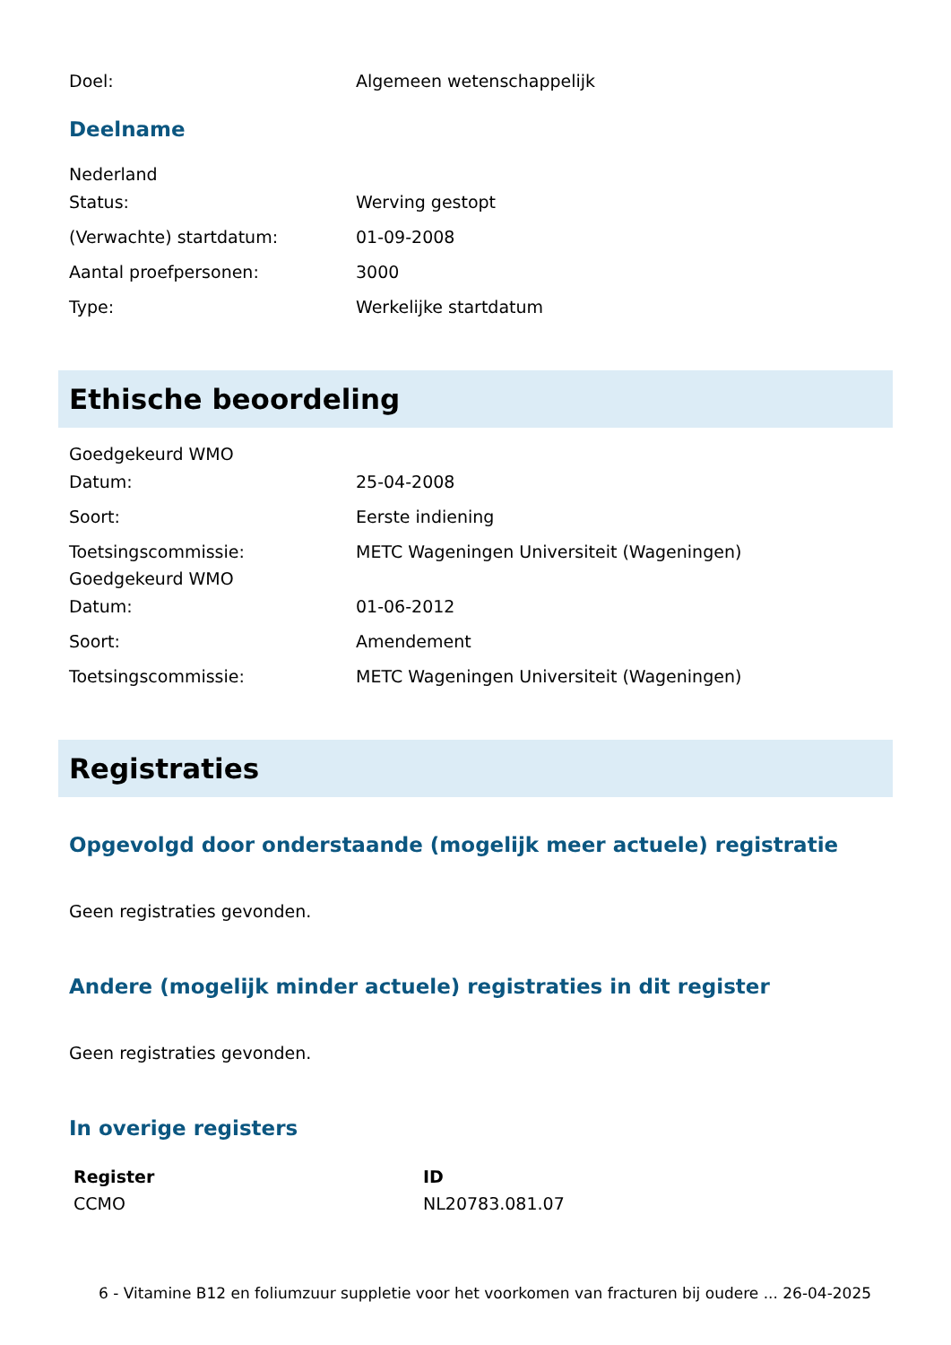Doel: Algemeen wetenschappelijk
Deelname
Nederland
Status: Werving gestopt
(Verwachte) startdatum: 01-09-2008
Aantal proefpersonen: 3000
Type: Werkelijke startdatum
Ethische beoordeling
Goedgekeurd WMO
Datum: 25-04-2008
Soort: Eerste indiening
Toetsingscommissie: METC Wageningen Universiteit (Wageningen)
Goedgekeurd WMO
Datum: 01-06-2012
Soort: Amendement
Toetsingscommissie: METC Wageningen Universiteit (Wageningen)
Registraties
Opgevolgd door onderstaande (mogelijk meer actuele) registratie
Geen registraties gevonden.
Andere (mogelijk minder actuele) registraties in dit register
Geen registraties gevonden.
In overige registers
| Register | ID |
| --- | --- |
| CCMO | NL20783.081.07 |
6 - Vitamine B12 en foliumzuur suppletie voor het voorkomen van fracturen bij oudere ... 26-04-2025